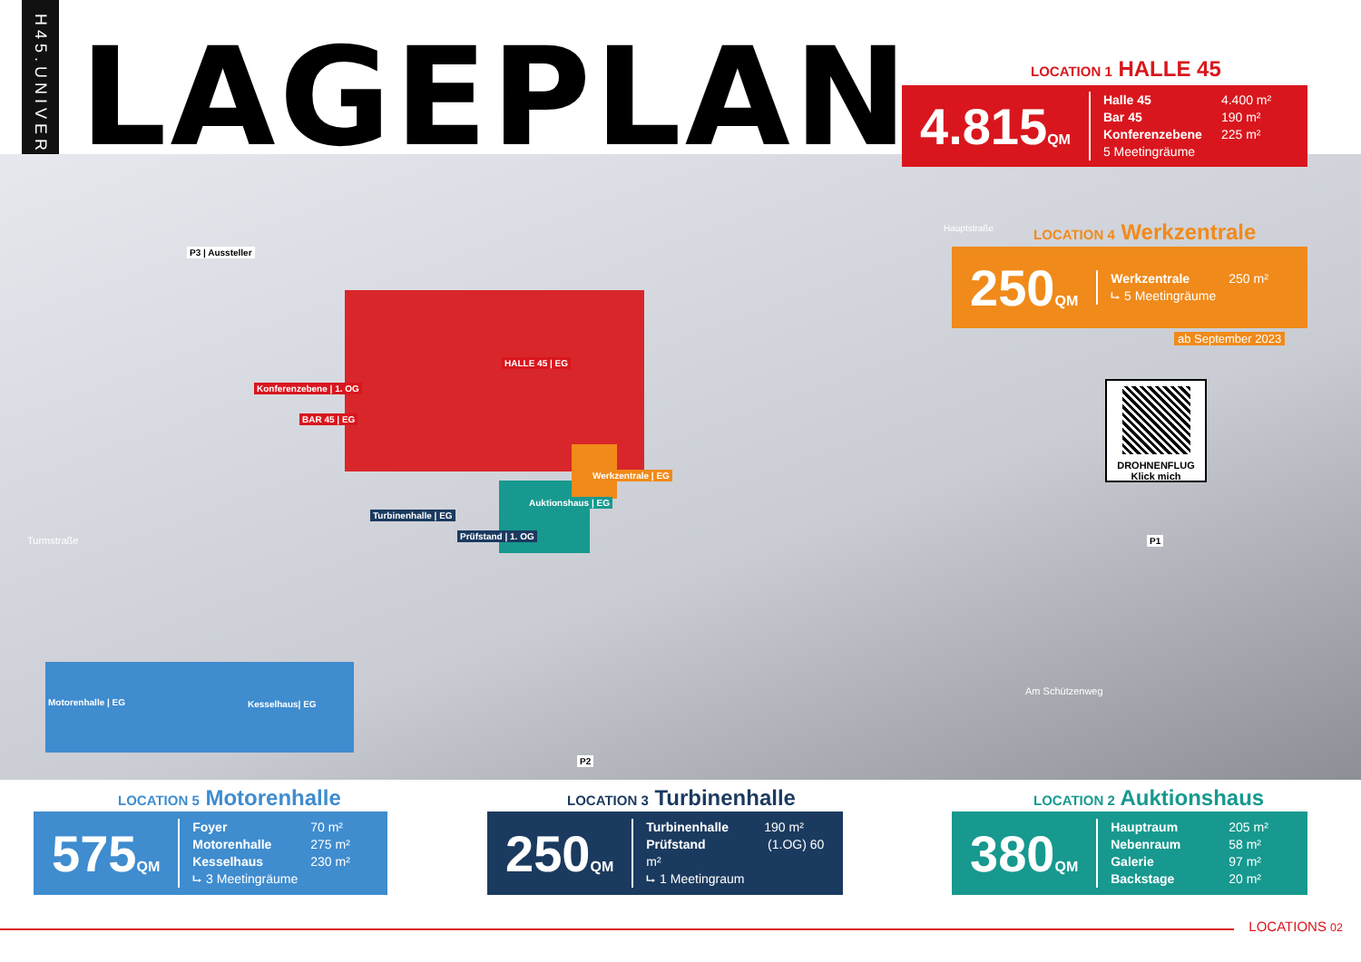H45.UNIVERSE
LAGEPLAN
P3 | Aussteller
HALLE 45 | EG
Konferenzebene | 1. OG
BAR 45 | EG
Werkzentrale | EG
Auktionshaus | EG
Turbinenhalle | EG
Prüfstand | 1. OG
Motorenhalle | EG Kesselhaus| EG
P1
P2
Am Schützenweg
Turmstraße
Hauptstraße
DROHNENFLUG Klick mich
LOCATION 1 HALLE 45
4.815QM
Halle 45 4.400 m²
Bar 45 190 m²
Konferenzebene 225 m²
5 Meetingräume
LOCATION 4 Werkzentrale
250QM
Werkzentrale 250 m²
⮡ 5 Meetingräume
ab September 2023
LOCATION 5 Motorenhalle
575QM
Foyer 70 m²
Motorenhalle 275 m²
Kesselhaus 230 m²
⮡ 3 Meetingräume
LOCATION 3 Turbinenhalle
250QM
Turbinenhalle 190 m²
Prüfstand (1.OG) 60 m²
⮡ 1 Meetingraum
LOCATION 2 Auktionshaus
380QM
Hauptraum 205 m²
Nebenraum 58 m²
Galerie 97 m²
Backstage 20 m²
LOCATIONS 02